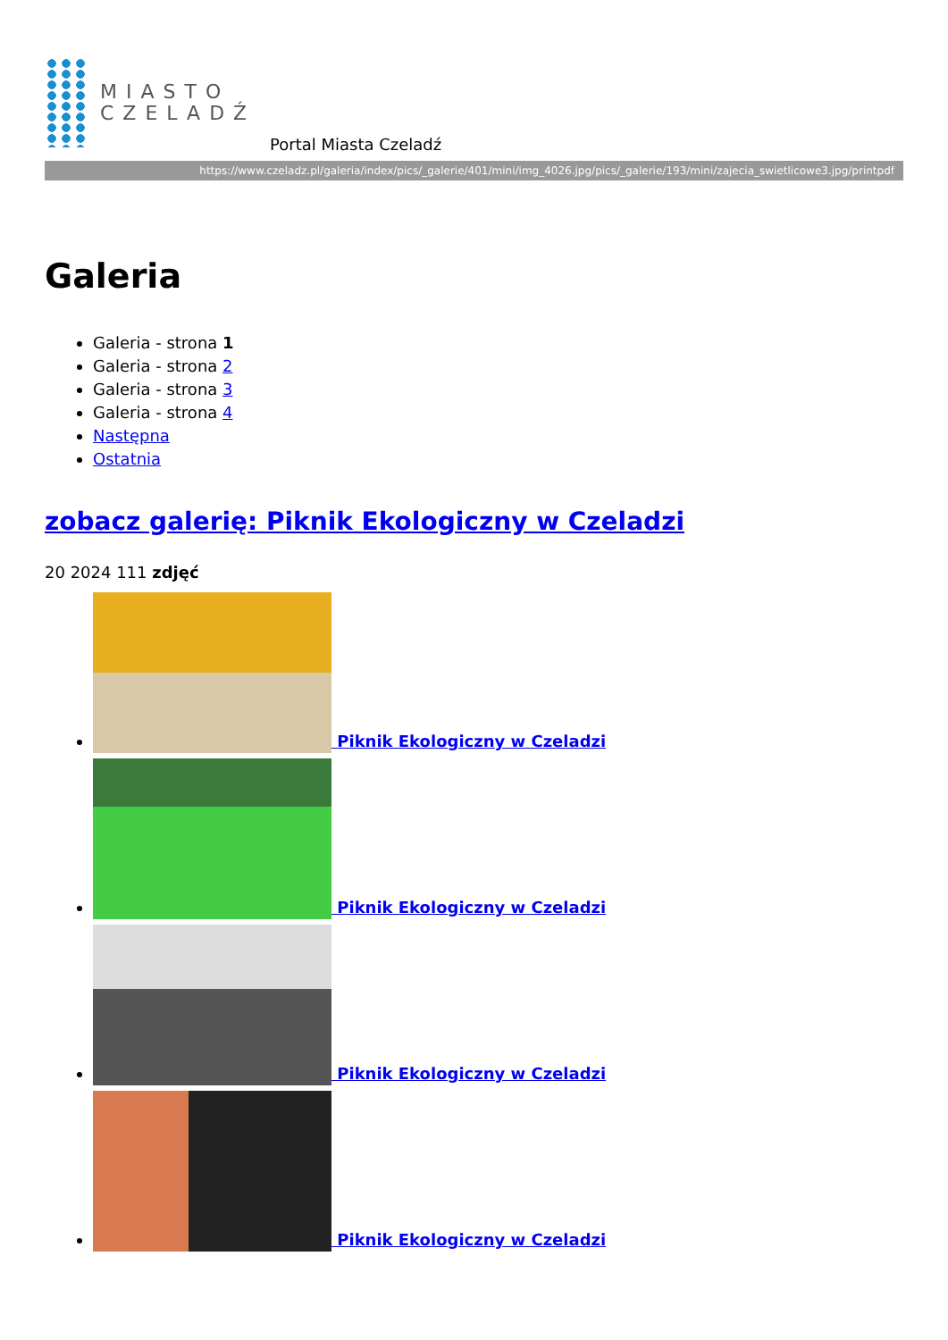MIASTO
CZELADŹ
Portal Miasta Czeladź
https://www.czeladz.pl/galeria/index/pics/_galerie/401/mini/img_4026.jpg/pics/_galerie/193/mini/zajecia_swietlicowe3.jpg/printpdf
Galeria
Galeria - strona 1
Galeria - strona 2
Galeria - strona 3
Galeria - strona 4
Następna
Ostatnia
zobacz galerię: Piknik Ekologiczny w Czeladzi
20 2024 111 zdjęć
Piknik Ekologiczny w Czeladzi
Piknik Ekologiczny w Czeladzi
Piknik Ekologiczny w Czeladzi
Piknik Ekologiczny w Czeladzi